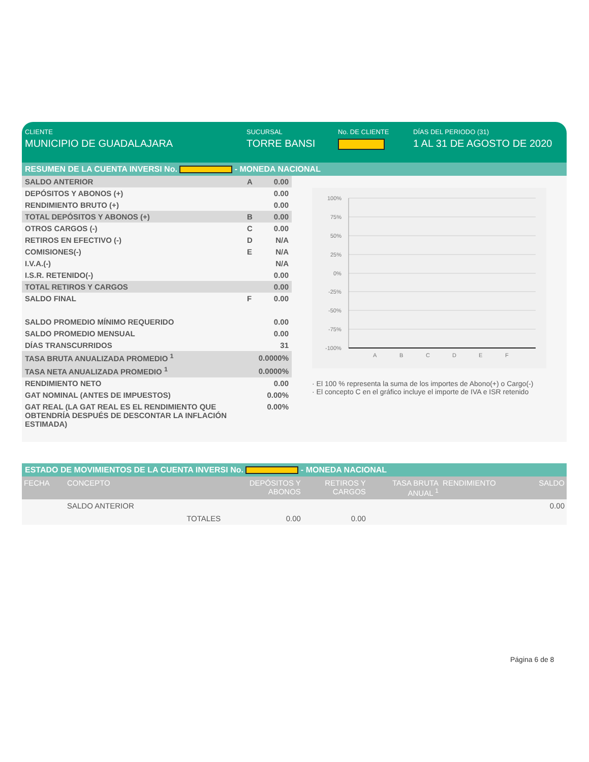CLIENTE
MUNICIPIO DE GUADALAJARA
SUCURSAL
TORRE BANSI
No. DE CLIENTE DÍAS DEL PERIODO (31)
1 AL 31 DE AGOSTO DE 2020
RESUMEN DE LA CUENTA INVERSI No. - MONEDA NACIONAL
| SALDO ANTERIOR | A | 0.00 |
| DEPÓSITOS Y ABONOS (+) | | 0.00 |
| RENDIMIENTO BRUTO (+) | | 0.00 |
| TOTAL DEPÓSITOS Y ABONOS (+) | B | 0.00 |
| OTROS CARGOS (-) | C | 0.00 |
| RETIROS EN EFECTIVO (-) | D | N/A |
| COMISIONES(-) | E | N/A |
| I.V.A.(-) | | N/A |
| I.S.R. RETENIDO(-) | | 0.00 |
| TOTAL RETIROS Y CARGOS | | 0.00 |
| SALDO FINAL | F | 0.00 |
| SALDO PROMEDIO MÍNIMO REQUERIDO | | 0.00 |
| SALDO PROMEDIO MENSUAL | | 0.00 |
| DÍAS TRANSCURRIDOS | | 31 |
| TASA BRUTA ANUALIZADA PROMEDIO <sup>1</sup> | | 0.0000% |
| TASA NETA ANUALIZADA PROMEDIO <sup>1</sup> | | 0.0000% |
| RENDIMIENTO NETO | | 0.00 |
| GAT NOMINAL (ANTES DE IMPUESTOS) | | 0.00% |
| GAT REAL (LA GAT REAL ES EL RENDIMIENTO QUE OBTENDRÍA DESPUÉS DE DESCONTAR LA INFLACIÓN ESTIMADA) | | 0.00% |
100%
75%
50%
25%
0%
-25%
-50%
-75%
-100%
A
B
C
D
E
F
· El 100 % representa la suma de los importes de Abono(+) o Cargo(-)
· El concepto C en el gráfico incluye el importe de IVA e ISR retenido
ESTADO DE MOVIMIENTOS DE LA CUENTA INVERSI No. - MONEDA NACIONAL
| FECHA | CONCEPTO | | DEPÓSITOS Y ABONOS | RETIROS Y CARGOS | TASA BRUTA ANUAL <sup>1</sup> | RENDIMIENTO | SALDO |
| --- | --- | --- | --- | --- | --- | --- | --- |
| | SALDO ANTERIOR | | | | | | 0.00 |
| | | TOTALES | 0.00 | 0.00 | | | |
Página 6 de 8